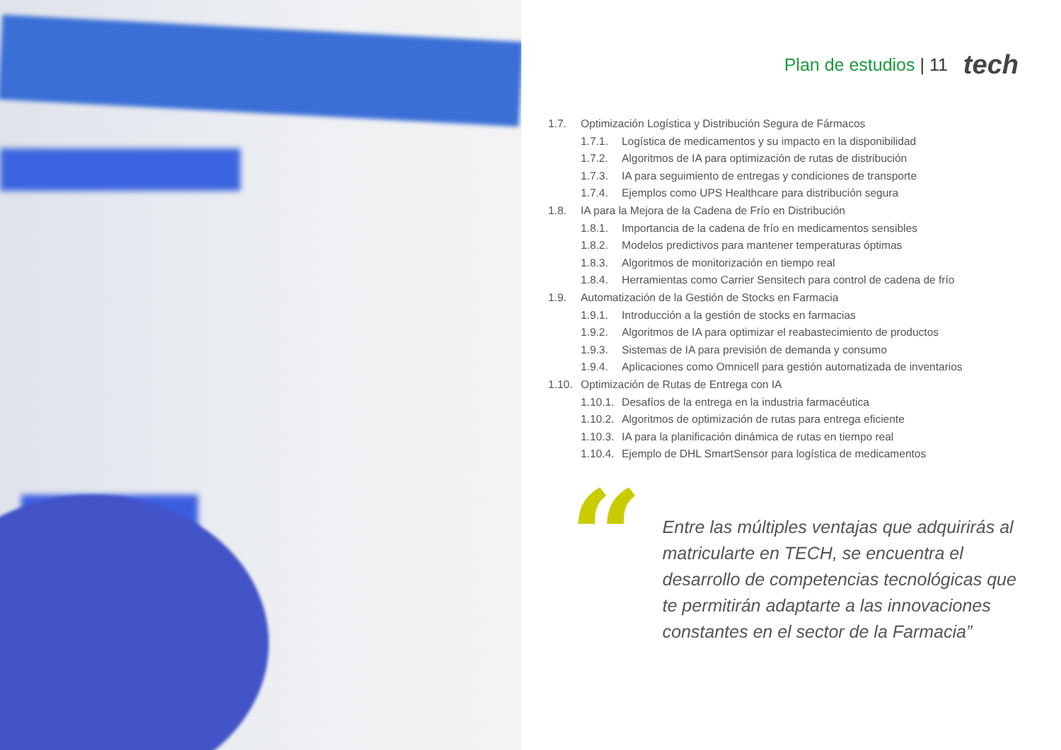Plan de estudios | 11
tech
1.7. Optimización Logística y Distribución Segura de Fármacos
1.7.1. Logística de medicamentos y su impacto en la disponibilidad
1.7.2. Algoritmos de IA para optimización de rutas de distribución
1.7.3. IA para seguimiento de entregas y condiciones de transporte
1.7.4. Ejemplos como UPS Healthcare para distribución segura
1.8. IA para la Mejora de la Cadena de Frío en Distribución
1.8.1. Importancia de la cadena de frío en medicamentos sensibles
1.8.2. Modelos predictivos para mantener temperaturas óptimas
1.8.3. Algoritmos de monitorización en tiempo real
1.8.4. Herramientas como Carrier Sensitech para control de cadena de frío
1.9. Automatización de la Gestión de Stocks en Farmacia
1.9.1. Introducción a la gestión de stocks en farmacias
1.9.2. Algoritmos de IA para optimizar el reabastecimiento de productos
1.9.3. Sistemas de IA para previsión de demanda y consumo
1.9.4. Aplicaciones como Omnicell para gestión automatizada de inventarios
1.10. Optimización de Rutas de Entrega con IA
1.10.1. Desafíos de la entrega en la industria farmacéutica
1.10.2. Algoritmos de optimización de rutas para entrega eficiente
1.10.3. IA para la planificación dinámica de rutas en tiempo real
1.10.4. Ejemplo de DHL SmartSensor para logística de medicamentos
“
Entre las múltiples ventajas que adquirirás al matricularte en TECH, se encuentra el desarrollo de competencias tecnológicas que te permitirán adaptarte a las innovaciones constantes en el sector de la Farmacia”